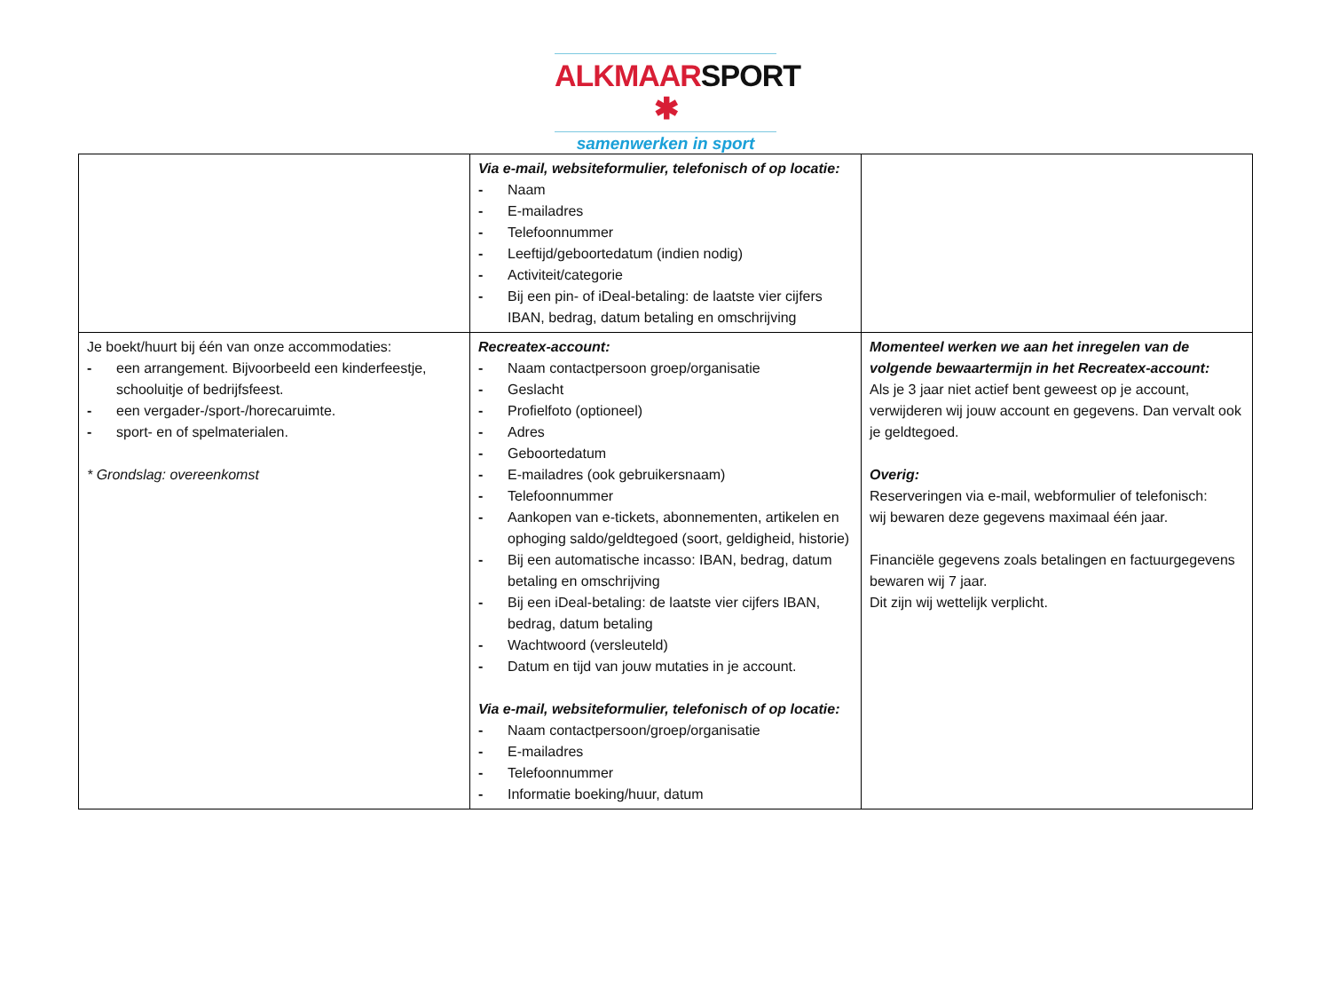ALKMAARSPORT ✱
samenwerken in sport
| | Via e-mail, websiteformulier, telefonisch of op locatie: - Naam - E-mailadres - Telefoonnummer - Leeftijd/geboortedatum (indien nodig) - Activiteit/categorie - Bij een pin- of iDeal-betaling: de laatste vier cijfers IBAN, bedrag, datum betaling en omschrijving | |
| Je boekt/huurt bij één van onze accommodaties: - een arrangement. Bijvoorbeeld een kinderfeestje, schooluitje of bedrijfsfeest. - een vergader-/sport-/horecaruimte. - sport- en of spelmaterialen. * Grondslag: overeenkomst | Recreatex-account: - Naam contactpersoon groep/organisatie - Geslacht - Profielfoto (optioneel) - Adres - Geboortedatum - E-mailadres (ook gebruikersnaam) - Telefoonnummer - Aankopen van e-tickets, abonnementen, artikelen en ophoging saldo/geldtegoed (soort, geldigheid, historie) - Bij een automatische incasso: IBAN, bedrag, datum betaling en omschrijving - Bij een iDeal-betaling: de laatste vier cijfers IBAN, bedrag, datum betaling - Wachtwoord (versleuteld) - Datum en tijd van jouw mutaties in je account. Via e-mail, websiteformulier, telefonisch of op locatie: - Naam contactpersoon/groep/organisatie - E-mailadres - Telefoonnummer - Informatie boeking/huur, datum | Momenteel werken we aan het inregelen van de volgende bewaartermijn in het Recreatex-account: Als je 3 jaar niet actief bent geweest op je account, verwijderen wij jouw account en gegevens. Dan vervalt ook je geldtegoed. Overig: Reserveringen via e-mail, webformulier of telefonisch: wij bewaren deze gegevens maximaal één jaar. Financiële gegevens zoals betalingen en factuurgegevens bewaren wij 7 jaar. Dit zijn wij wettelijk verplicht. |